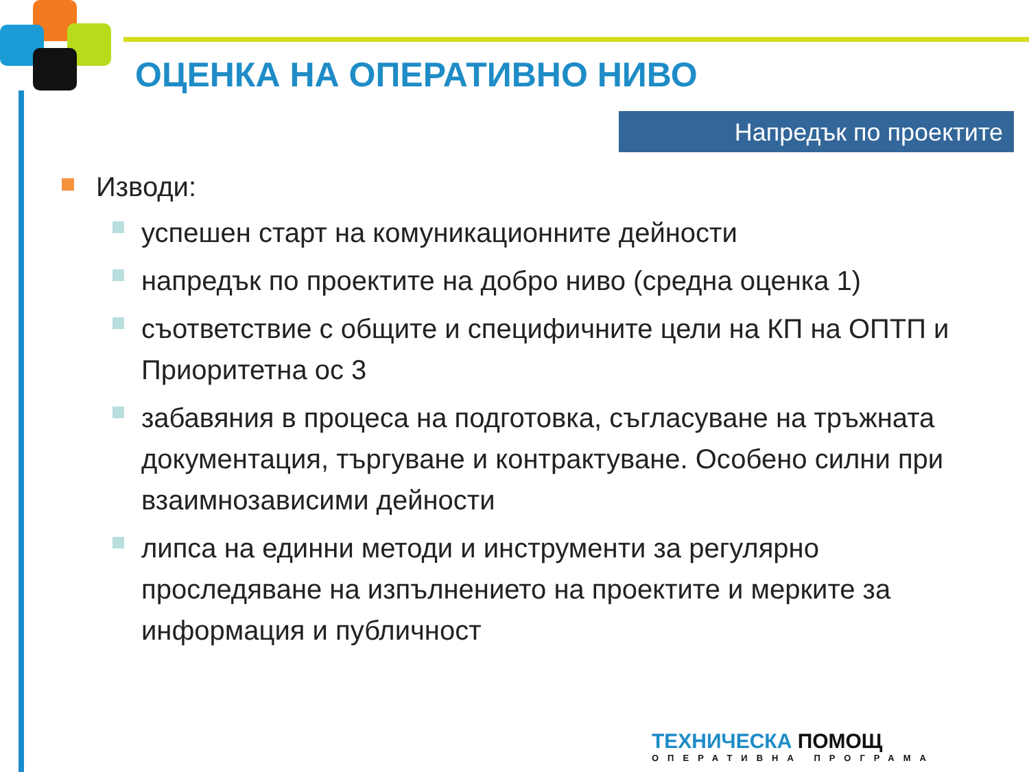ОЦЕНКА НА ОПЕРАТИВНО НИВО
Напредък по проектите
Изводи:
успешен старт на комуникационните дейности
напредък по проектите на добро ниво (средна оценка 1)
съответствие с общите и специфичните цели на КП на ОПТП и Приоритетна ос 3
забавяния в процеса на подготовка, съгласуване на тръжната документация, търгуване и контрактуване. Особено силни при взаимнозависими дейности
липса на единни методи и инструменти за регулярно проследяване на изпълнението на проектите и мерките за информация и публичност
ТЕХНИЧЕСКА ПОМОЩ
ОПЕРАТИВНА ПРОГРАМА